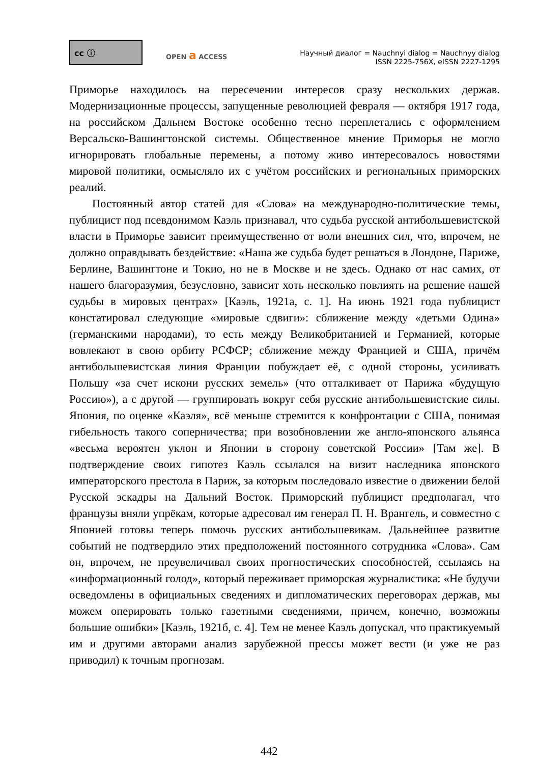cc ⓘ
OPEN a ACCESS
Научный диалог = Nauchnyi dialog = Nauchnyy dialog
ISSN 2225-756X, eISSN 2227-1295
Приморье находилось на пересечении интересов сразу нескольких держав. Модернизационные процессы, запущенные революцией февраля — октября 1917 года, на российском Дальнем Востоке особенно тесно переплетались с оформлением Версальско-Вашингтонской системы. Общественное мнение Приморья не могло игнорировать глобальные перемены, а потому живо интересовалось новостями мировой политики, осмысляло их с учётом российских и региональных приморских реалий.
Постоянный автор статей для «Слова» на международно-политические темы, публицист под псевдонимом Каэль признавал, что судьба русской антибольшевистской власти в Приморье зависит преимущественно от воли внешних сил, что, впрочем, не должно оправдывать бездействие: «Наша же судьба будет решаться в Лондоне, Париже, Берлине, Вашингтоне и Токио, но не в Москве и не здесь. Однако от нас самих, от нашего благоразумия, безусловно, зависит хоть несколько повлиять на решение нашей судьбы в мировых центрах» [Каэль, 1921а, с. 1]. На июнь 1921 года публицист констатировал следующие «мировые сдвиги»: сближение между «детьми Одина» (германскими народами), то есть между Великобританией и Германией, которые вовлекают в свою орбиту РСФСР; сближение между Францией и США, причём антибольшевистская линия Франции побуждает её, с одной стороны, усиливать Польшу «за счет искони русских земель» (что отталкивает от Парижа «будущую Россию»), а с другой — группировать вокруг себя русские антибольшевистские силы. Япония, по оценке «Каэля», всё меньше стремится к конфронтации с США, понимая гибельность такого соперничества; при возобновлении же англо-японского альянса «весьма вероятен уклон и Японии в сторону советской России» [Там же]. В подтверждение своих гипотез Каэль ссылался на визит наследника японского императорского престола в Париж, за которым последовало известие о движении белой Русской эскадры на Дальний Восток. Приморский публицист предполагал, что французы вняли упрёкам, которые адресовал им генерал П. Н. Врангель, и совместно с Японией готовы теперь помочь русских антибольшевикам. Дальнейшее развитие событий не подтвердило этих предположений постоянного сотрудника «Слова». Сам он, впрочем, не преувеличивал своих прогностических способностей, ссылаясь на «информационный голод», который переживает приморская журналистика: «Не будучи осведомлены в официальных сведениях и дипломатических переговорах держав, мы можем оперировать только газетными сведениями, причем, конечно, возможны большие ошибки» [Каэль, 1921б, с. 4]. Тем не менее Каэль допускал, что практикуемый им и другими авторами анализ зарубежной прессы может вести (и уже не раз приводил) к точным прогнозам.
442